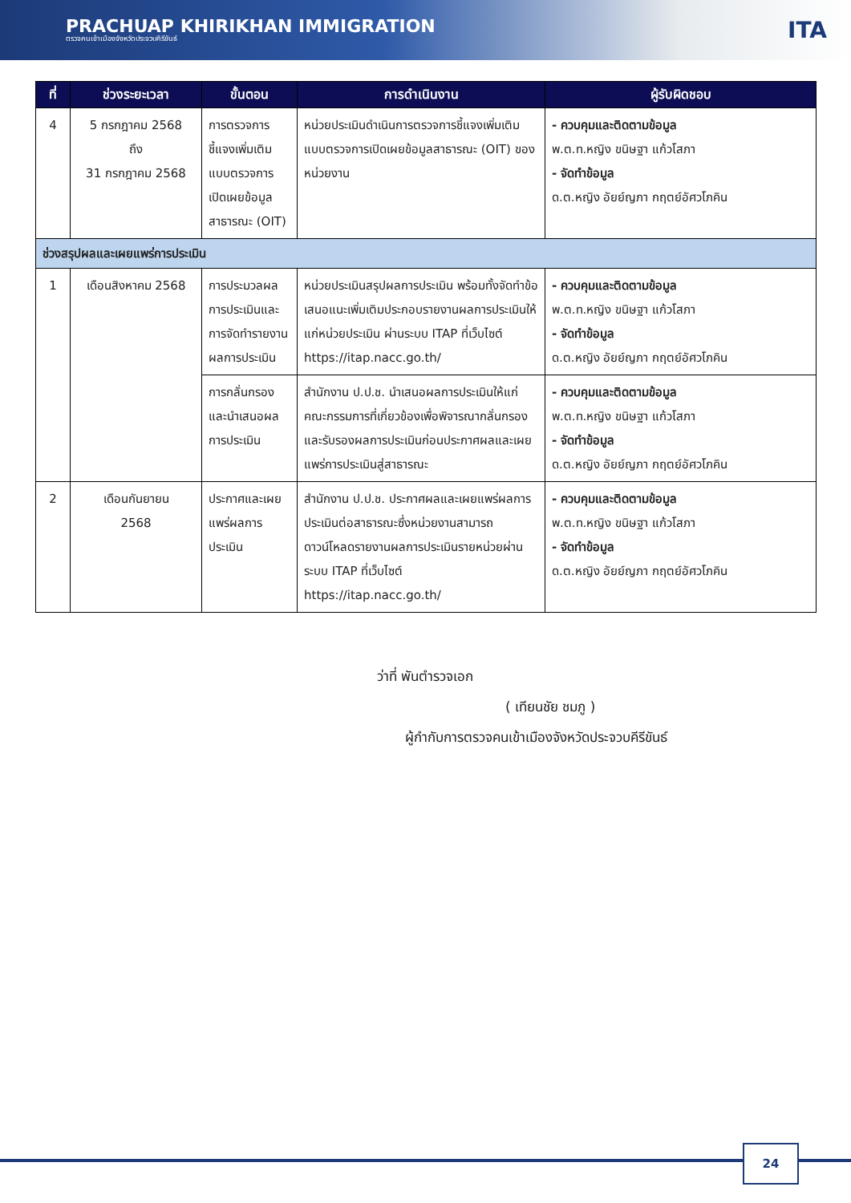PRACHUAP KHIRIKHAN IMMIGRATION
ตรวจคนเข้าเมืองจังหวัดประจวบคีรีขันธ์
ITA
| ที่ | ช่วงระยะเวลา | ขั้นตอน | การดำเนินงาน | ผู้รับผิดชอบ |
| --- | --- | --- | --- | --- |
| 4 | 5 กรกฎาคม 2568 ถึง 31 กรกฎาคม 2568 | การตรวจการชี้แจงเพิ่มเติมแบบตรวจการเปิดเผยข้อมูลสาธารณะ (OIT) | หน่วยประเมินดำเนินการตรวจการชี้แจงเพิ่มเติมแบบตรวจการเปิดเผยข้อมูลสาธารณะ (OIT) ของหน่วยงาน | - ควบคุมและติดตามข้อมูล พ.ต.ท.หญิง ขนิษฐา แก้วโสภา - จัดทำข้อมูล ด.ต.หญิง อัยย์ญภา กฤตย์อัศวโภคิน |
| ช่วงสรุปผลและเผยแพร่การประเมิน | | | | |
| 1 | เดือนสิงหาคม 2568 | การประมวลผลการประเมินและการจัดทำรายงานผลการประเมิน | หน่วยประเมินสรุปผลการประเมิน พร้อมทั้งจัดทำข้อเสนอแนะเพิ่มเติมประกอบรายงานผลการประเมินให้แก่หน่วยประเมิน ผ่านระบบ ITAP ที่เว็บไซต์ https://itap.nacc.go.th/ | - ควบคุมและติดตามข้อมูล พ.ต.ท.หญิง ขนิษฐา แก้วโสภา - จัดทำข้อมูล ด.ต.หญิง อัยย์ญภา กฤตย์อัศวโภคิน |
| | | การกลั่นกรองและนำเสนอผลการประเมิน | สำนักงาน ป.ป.ช. นำเสนอผลการประเมินให้แก่คณะกรรมการที่เกี่ยวข้องเพื่อพิจารณากลั่นกรอง และรับรองผลการประเมินก่อนประกาศผลและเผยแพร่การประเมินสู่สาธารณะ | - ควบคุมและติดตามข้อมูล พ.ต.ท.หญิง ขนิษฐา แก้วโสภา - จัดทำข้อมูล ด.ต.หญิง อัยย์ญภา กฤตย์อัศวโภคิน |
| 2 | เดือนกันยายน 2568 | ประกาศและเผยแพร่ผลการประเมิน | สำนักงาน ป.ป.ช. ประกาศผลและเผยแพร่ผลการประเมินต่อสาธารณะซึ่งหน่วยงานสามารถดาวน์โหลดรายงานผลการประเมินรายหน่วยผ่านระบบ ITAP ที่เว็บไซต์ https://itap.nacc.go.th/ | - ควบคุมและติดตามข้อมูล พ.ต.ท.หญิง ขนิษฐา แก้วโสภา - จัดทำข้อมูล ด.ต.หญิง อัยย์ญภา กฤตย์อัศวโภคิน |
ว่าที่ พันตำรวจเอก
( เทียนชัย ชมภู )
ผู้กำกับการตรวจคนเข้าเมืองจังหวัดประจวบคีรีขันธ์
24